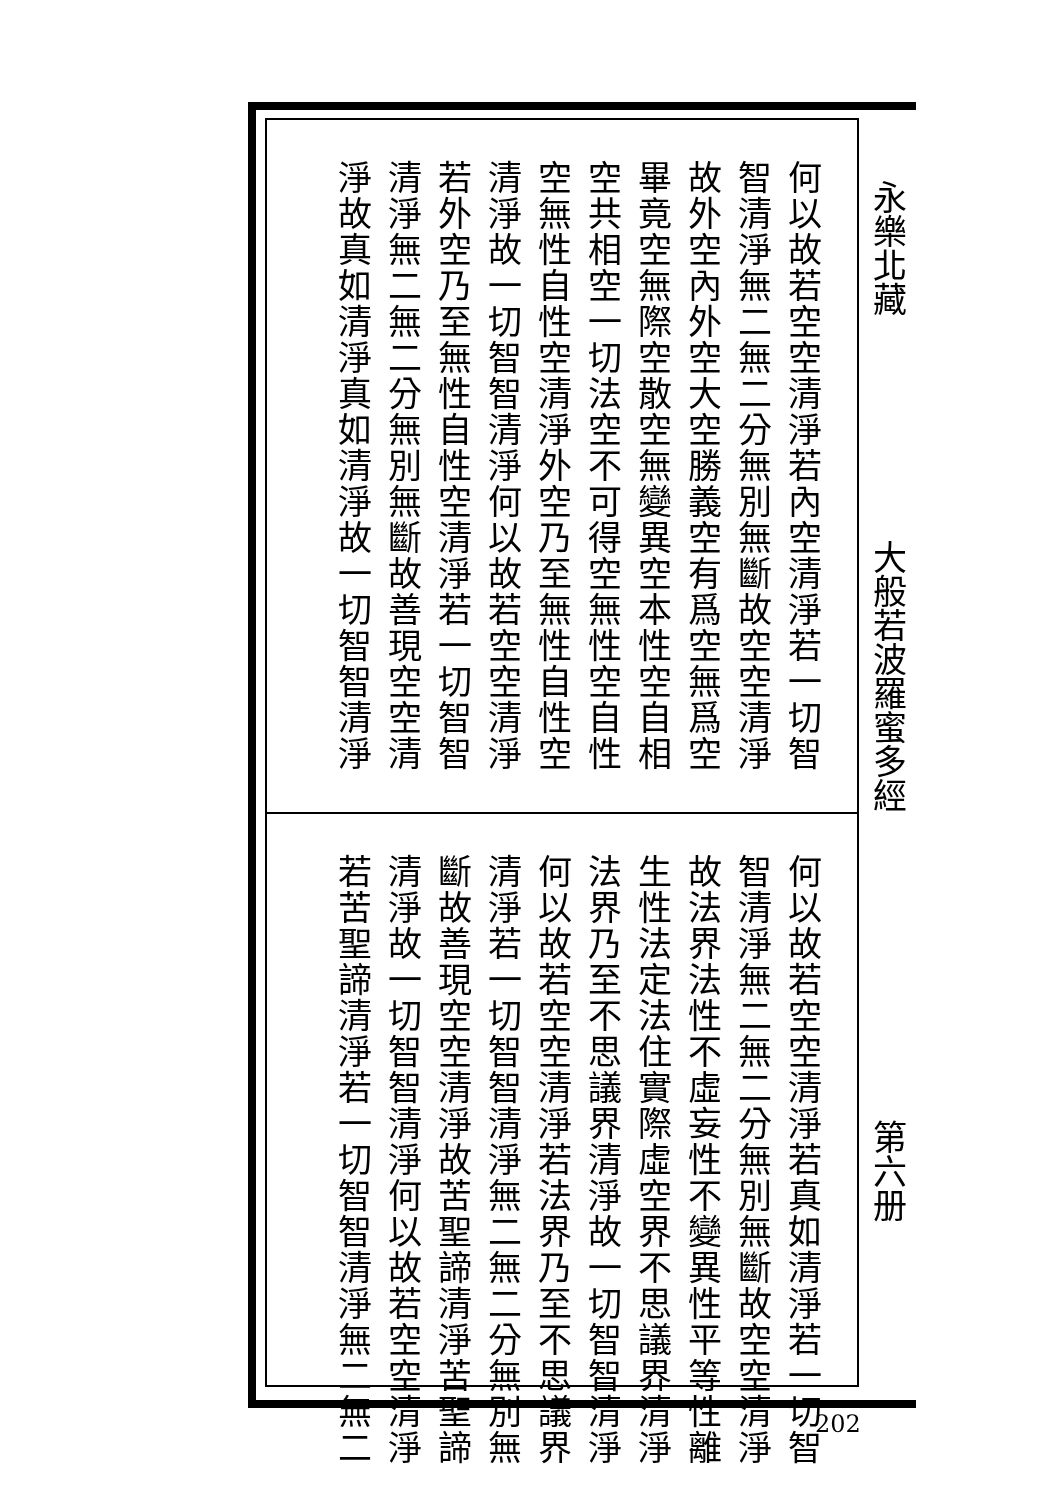何以故若空空清淨若內空清淨若一切智
智清淨無二無二分無別無斷故空空清淨
故外空內外空大空勝義空有爲空無爲空
畢竟空無際空散空無變異空本性空自相
空共相空一切法空不可得空無性空自性
空無性自性空清淨外空乃至無性自性空
清淨故一切智智清淨何以故若空空清淨
若外空乃至無性自性空清淨若一切智智
清淨無二無二分無別無斷故善現空空清
淨故真如清淨真如清淨故一切智智清淨
何以故若空空清淨若真如清淨若一切智
智清淨無二無二分無別無斷故空空清淨
故法界法性不虛妄性不變異性平等性離
生性法定法住實際虛空界不思議界清淨
法界乃至不思議界清淨故一切智智清淨
何以故若空空清淨若法界乃至不思議界
清淨若一切智智清淨無二無二分無別無
斷故善現空空清淨故苦聖諦清淨苦聖諦
清淨故一切智智清淨何以故若空空清淨
若苦聖諦清淨若一切智智清淨無二無二
永樂北藏
大般若波羅蜜多經
第六册
202